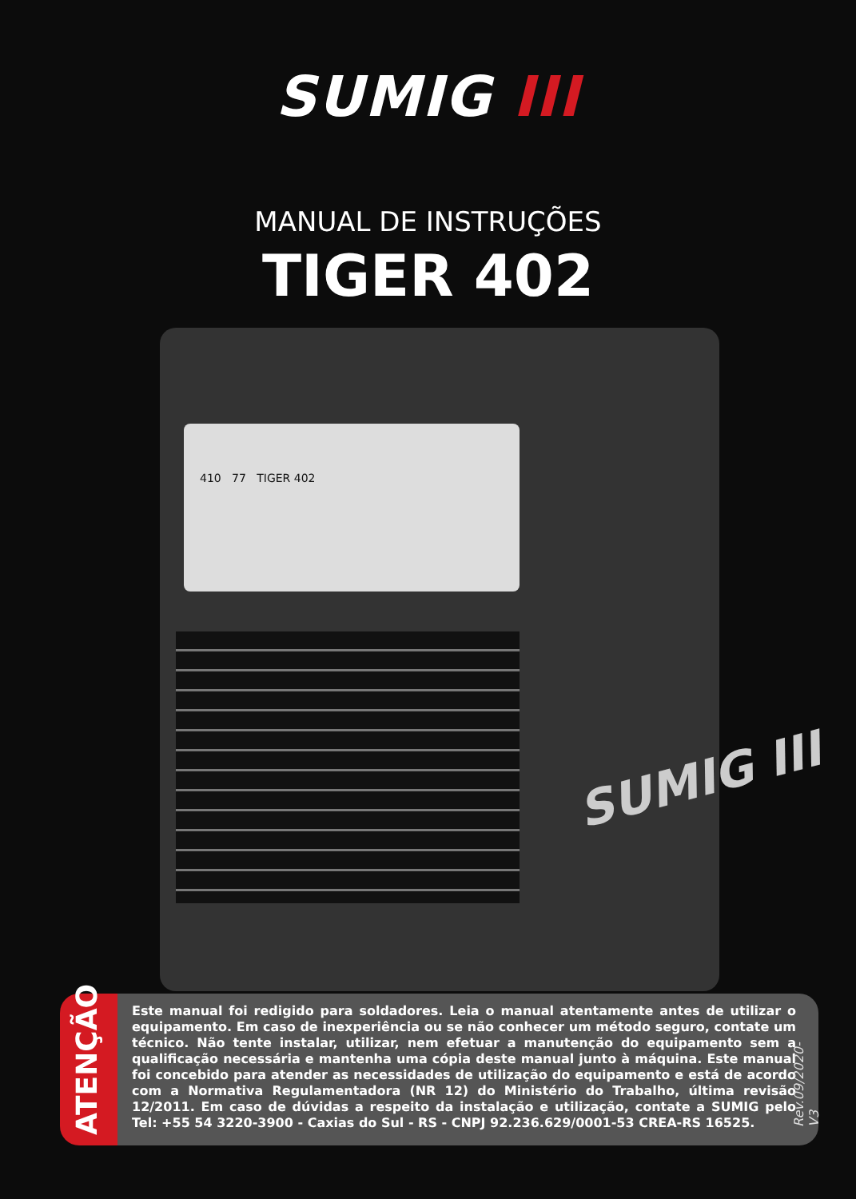SUMIG III
MANUAL DE INSTRUÇÕES
TIGER 402
410 77 TIGER 402
SUMIG III
Este manual foi redigido para soldadores. Leia o manual atentamente antes de utilizar o equipamento. Em caso de inexperiência ou se não conhecer um método seguro, contate um técnico. Não tente instalar, utilizar, nem efetuar a manutenção do equipamento sem a qualificação necessária e mantenha uma cópia deste manual junto à máquina. Este manual foi concebido para atender as necessidades de utilização do equipamento e está de acordo com a Normativa Regulamentadora (NR 12) do Ministério do Trabalho, última revisão 12/2011. Em caso de dúvidas a respeito da instalação e utilização, contate a SUMIG pelo Tel: +55 54 3220-3900 - Caxias do Sul - RS - CNPJ 92.236.629/0001-53 CREA-RS 16525.
ATENÇÃO
Rev.09/2020-V3